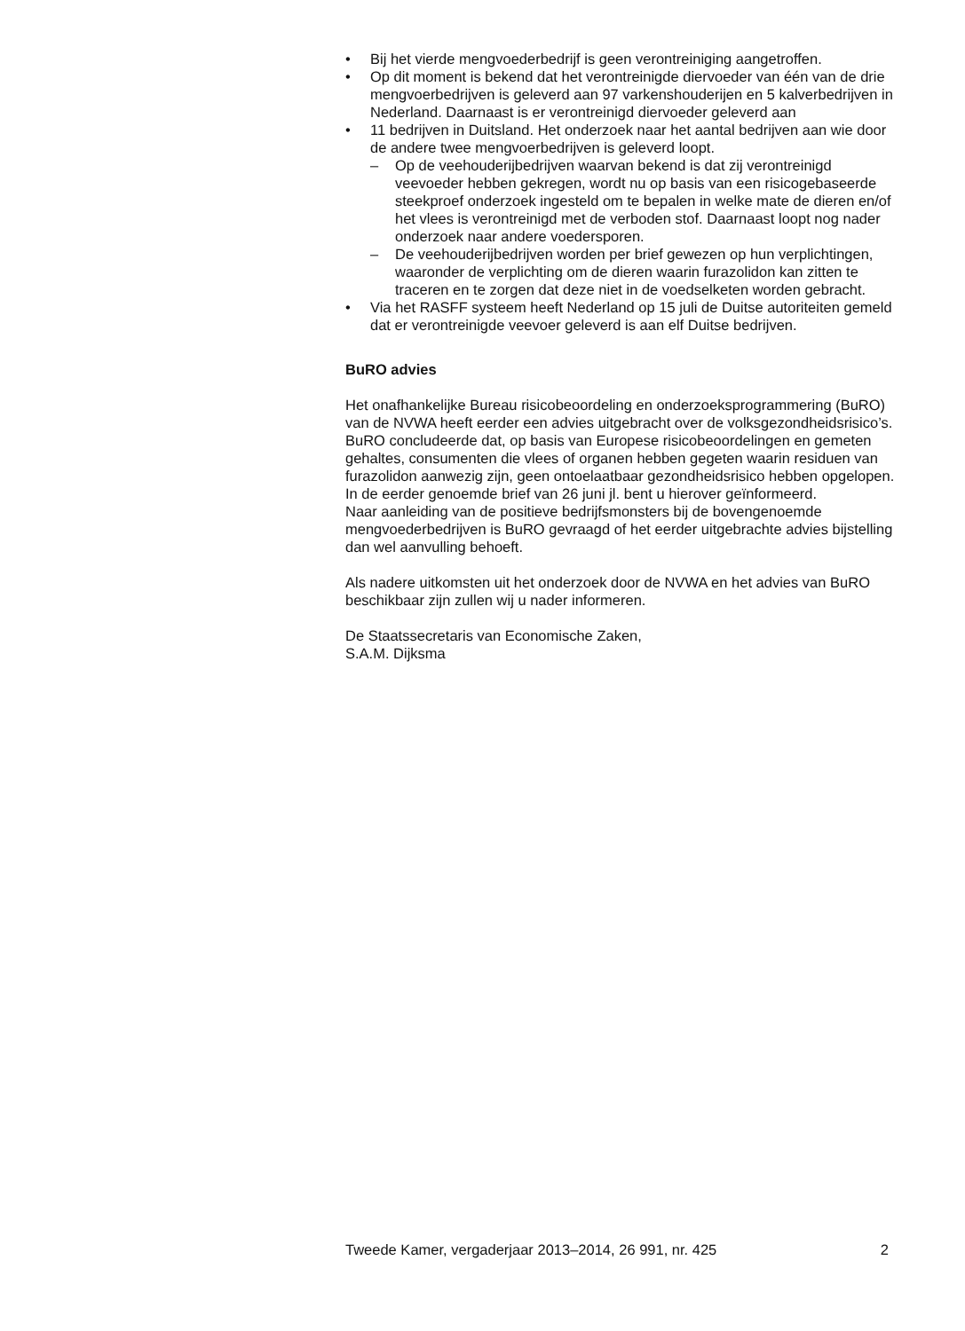• Bij het vierde mengvoederbedrijf is geen verontreiniging aangetroffen.
• Op dit moment is bekend dat het verontreinigde diervoeder van één van de drie mengvoerbedrijven is geleverd aan 97 varkenshouderijen en 5 kalverbedrijven in Nederland. Daarnaast is er verontreinigd diervoeder geleverd aan
• 11 bedrijven in Duitsland. Het onderzoek naar het aantal bedrijven aan wie door de andere twee mengvoerbedrijven is geleverd loopt.
– Op de veehouderijbedrijven waarvan bekend is dat zij verontreinigd veevoeder hebben gekregen, wordt nu op basis van een risicogebaseerde steekproef onderzoek ingesteld om te bepalen in welke mate de dieren en/of het vlees is verontreinigd met de verboden stof. Daarnaast loopt nog nader onderzoek naar andere voedersporen.
– De veehouderijbedrijven worden per brief gewezen op hun verplichtingen, waaronder de verplichting om de dieren waarin furazolidon kan zitten te traceren en te zorgen dat deze niet in de voedselketen worden gebracht.
• Via het RASFF systeem heeft Nederland op 15 juli de Duitse autoriteiten gemeld dat er verontreinigde veevoer geleverd is aan elf Duitse bedrijven.
BuRO advies
Het onafhankelijke Bureau risicobeoordeling en onderzoeksprogrammering (BuRO) van de NVWA heeft eerder een advies uitgebracht over de volksgezondheidsrisico’s. BuRO concludeerde dat, op basis van Europese risicobeoordelingen en gemeten gehaltes, consumenten die vlees of organen hebben gegeten waarin residuen van furazolidon aanwezig zijn, geen ontoelaatbaar gezondheidsrisico hebben opgelopen. In de eerder genoemde brief van 26 juni jl. bent u hierover geïnformeerd.
Naar aanleiding van de positieve bedrijfsmonsters bij de bovengenoemde mengvoederbedrijven is BuRO gevraagd of het eerder uitgebrachte advies bijstelling dan wel aanvulling behoeft.
Als nadere uitkomsten uit het onderzoek door de NVWA en het advies van BuRO beschikbaar zijn zullen wij u nader informeren.
De Staatssecretaris van Economische Zaken,
S.A.M. Dijksma
Tweede Kamer, vergaderjaar 2013–2014, 26 991, nr. 425 2